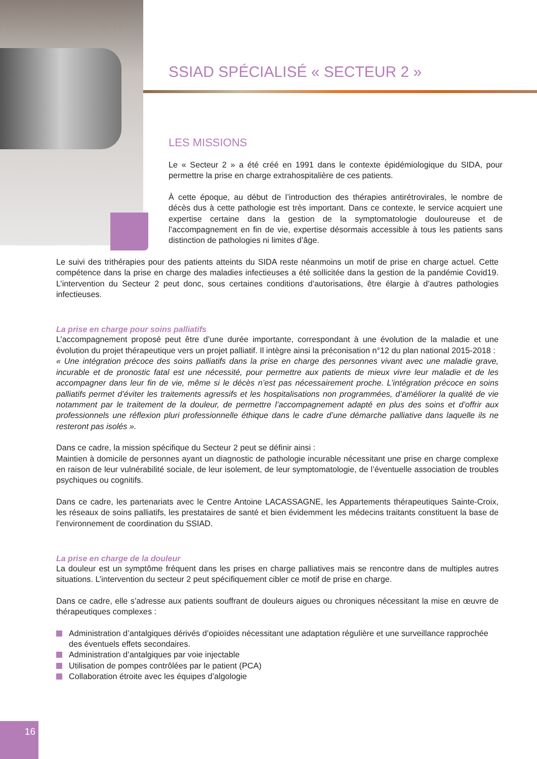SSIAD SPÉCIALISÉ « SECTEUR 2 »
LES MISSIONS
Le « Secteur 2 » a été créé en 1991 dans le contexte épidémiologique du SIDA, pour permettre la prise en charge extrahospitalière de ces patients.
À cette époque, au début de l’introduction des thérapies antirétrovirales, le nombre de décès dus à cette pathologie est très important. Dans ce contexte, le service acquiert une expertise certaine dans la gestion de la symptomatologie douloureuse et de l’accompagnement en fin de vie, expertise désormais accessible à tous les patients sans distinction de pathologies ni limites d’âge.
Le suivi des trithérapies pour des patients atteints du SIDA reste néanmoins un motif de prise en charge actuel. Cette compétence dans la prise en charge des maladies infectieuses a été sollicitée dans la gestion de la pandémie Covid19. L’intervention du Secteur 2 peut donc, sous certaines conditions d’autorisations, être élargie à d’autres pathologies infectieuses.
La prise en charge pour soins palliatifs
L’accompagnement proposé peut être d’une durée importante, correspondant à une évolution de la maladie et une évolution du projet thérapeutique vers un projet palliatif. Il intègre ainsi la préconisation n°12 du plan national 2015-2018 :
« Une intégration précoce des soins palliatifs dans la prise en charge des personnes vivant avec une maladie grave, incurable et de pronostic fatal est une nécessité, pour permettre aux patients de mieux vivre leur maladie et de les accompagner dans leur fin de vie, même si le décès n’est pas nécessairement proche. L’intégration précoce en soins palliatifs permet d’éviter les traitements agressifs et les hospitalisations non programmées, d’améliorer la qualité de vie notamment par le traitement de la douleur, de permettre l’accompagnement adapté en plus des soins et d’offrir aux professionnels une réflexion pluri professionnelle éthique dans le cadre d’une démarche palliative dans laquelle ils ne resteront pas isolés ».
Dans ce cadre, la mission spécifique du Secteur 2 peut se définir ainsi :
Maintien à domicile de personnes ayant un diagnostic de pathologie incurable nécessitant une prise en charge complexe en raison de leur vulnérabilité sociale, de leur isolement, de leur symptomatologie, de l’éventuelle association de troubles psychiques ou cognitifs.
Dans ce cadre, les partenariats avec le Centre Antoine LACASSAGNE, les Appartements thérapeutiques Sainte-Croix, les réseaux de soins palliatifs, les prestataires de santé et bien évidemment les médecins traitants constituent la base de l’environnement de coordination du SSIAD.
La prise en charge de la douleur
La douleur est un symptôme fréquent dans les prises en charge palliatives mais se rencontre dans de multiples autres situations. L’intervention du secteur 2 peut spécifiquement cibler ce motif de prise en charge.
Dans ce cadre, elle s’adresse aux patients souffrant de douleurs aigues ou chroniques nécessitant la mise en œuvre de thérapeutiques complexes :
Administration d’antalgiques dérivés d’opioïdes nécessitant une adaptation régulière et une surveillance rapprochée des éventuels effets secondaires.
Administration d’antalgiques par voie injectable
Utilisation de pompes contrôlées par le patient (PCA)
Collaboration étroite avec les équipes d’algologie
16